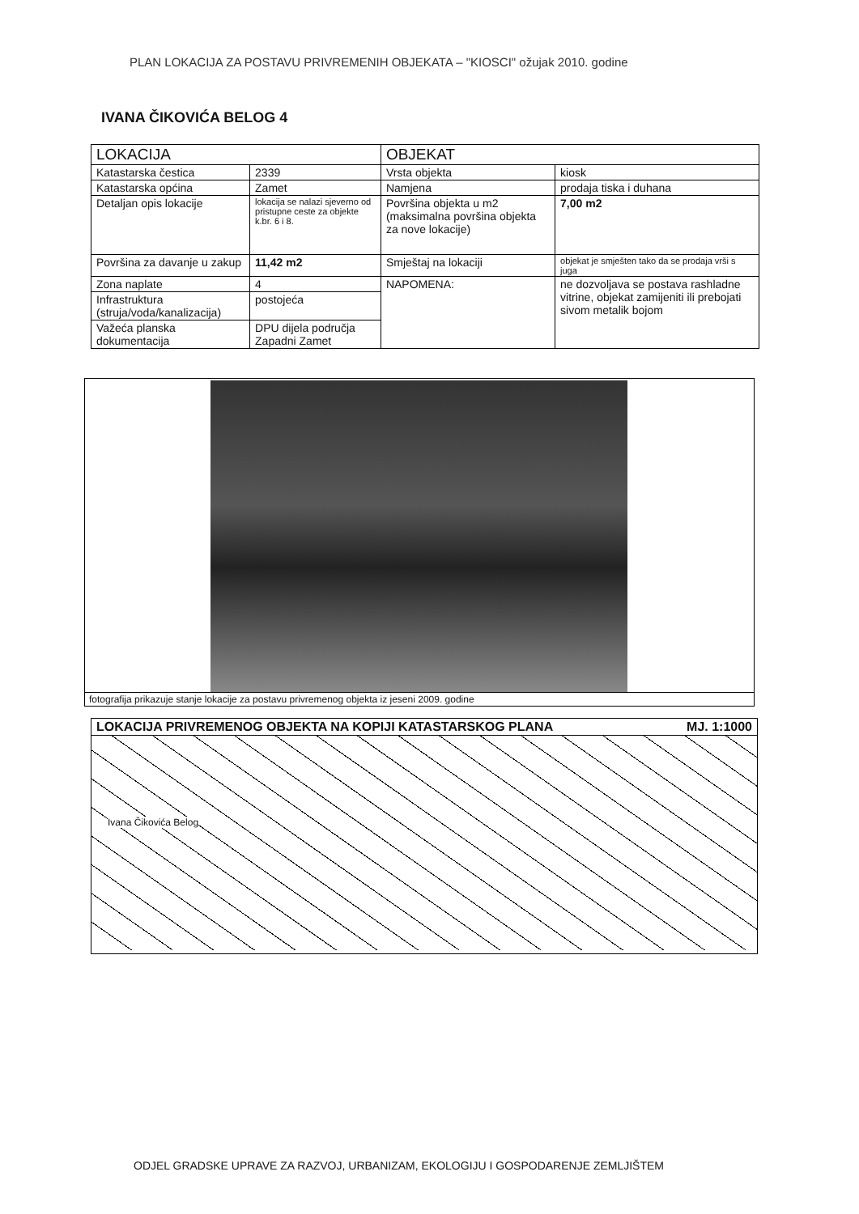PLAN LOKACIJA ZA POSTAVU PRIVREMENIH OBJEKATA – "KIOSCI" ožujak 2010. godine
IVANA ČIKOVIĆA BELOG 4
| LOKACIJA | | OBJEKAT | |
| --- | --- | --- | --- |
| Katastarska čestica | 2339 | Vrsta objekta | kiosk |
| Katastarska općina | Zamet | Namjena | prodaja tiska i duhana |
| Detaljan opis lokacije | lokacija se nalazi sjeverno od pristupne ceste za objekte k.br. 6 i 8. | Površina objekta u m2 (maksimalna površina objekta za nove lokacije) | 7,00 m2 |
| Površina za davanje u zakup | 11,42 m2 | Smještaj na lokaciji | objekat je smješten tako da se prodaja vrši s juga |
| Zona naplate | 4 | NAPOMENA: | ne dozvoljava se postava rashladne vitrine, objekat zamijeniti ili prebojati sivom metalik bojom |
| Infrastruktura (struja/voda/kanalizacija) | postojeća | | |
| Važeća planska dokumentacija | DPU dijela područja Zapadni Zamet | | |
fotografija prikazuje stanje lokacije za postavu privremenog objekta iz jeseni 2009. godine
LOKACIJA PRIVREMENOG OBJEKTA NA KOPIJI KATASTARSKOG PLANA MJ. 1:1000
Ivana Čikovića Belog
ODJEL GRADSKE UPRAVE ZA RAZVOJ, URBANIZAM, EKOLOGIJU I GOSPODARENJE ZEMLJIŠTEM